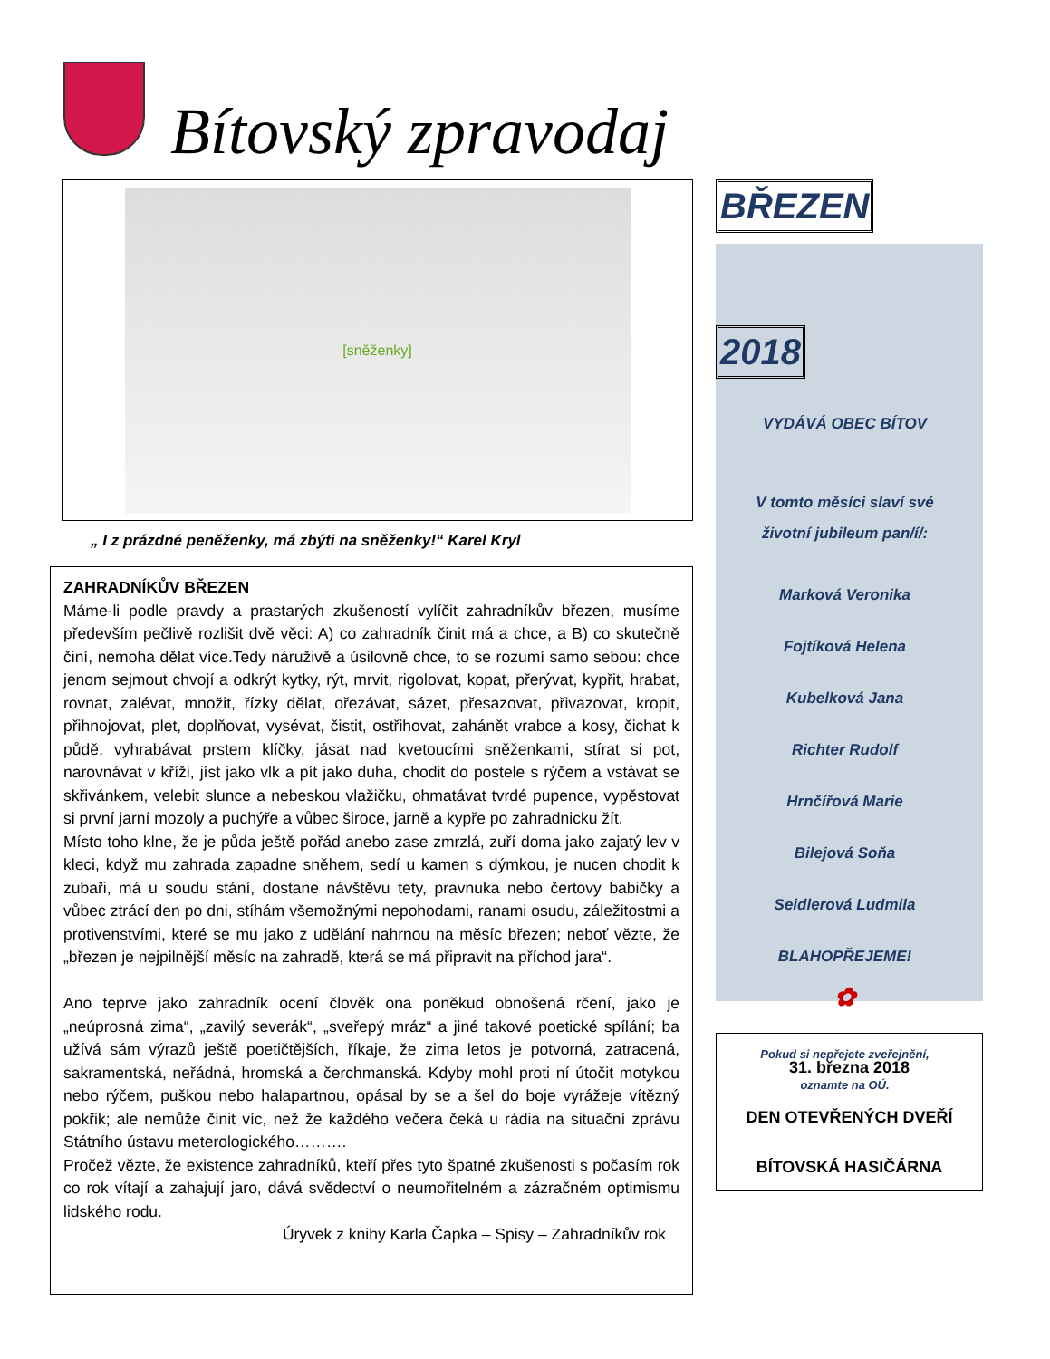Bítovský zpravodaj
[sněženky]
„ I z prázdné peněženky, má zbýti na sněženky!“ Karel Kryl
ZAHRADNÍKŮV BŘEZEN
Máme-li podle pravdy a prastarých zkušeností vylíčit zahradníkův březen, musíme především pečlivě rozlišit dvě věci: A) co zahradník činit má a chce, a B) co skutečně činí, nemoha dělat více.Tedy náruživě a úsilovně chce, to se rozumí samo sebou: chce jenom sejmout chvojí a odkrýt kytky, rýt, mrvit, rigolovat, kopat, přerývat, kypřit, hrabat, rovnat, zalévat, množit, řízky dělat, ořezávat, sázet, přesazovat, přivazovat, kropit, přihnojovat, plet, doplňovat, vysévat, čistit, ostřihovat, zahánět vrabce a kosy, čichat k půdě, vyhrabávat prstem klíčky, jásat nad kvetoucími sněženkami, stírat si pot, narovnávat v kříži, jíst jako vlk a pít jako duha, chodit do postele s rýčem a vstávat se skřivánkem, velebit slunce a nebeskou vlažičku, ohmatávat tvrdé pupence, vypěstovat si první jarní mozoly a puchýře a vůbec široce, jarně a kypře po zahradnicku žít.
Místo toho klne, že je půda ještě pořád anebo zase zmrzlá, zuří doma jako zajatý lev v kleci, když mu zahrada zapadne sněhem, sedí u kamen s dýmkou, je nucen chodit k zubaři, má u soudu stání, dostane návštěvu tety, pravnuka nebo čertovy babičky a vůbec ztrácí den po dni, stíhám všemožnými nepohodami, ranami osudu, záležitostmi a protivenstvími, které se mu jako z udělání nahrnou na měsíc březen; neboť vězte, že „březen je nejpilnější měsíc na zahradě, která se má připravit na příchod jara“.
Ano teprve jako zahradník ocení člověk ona poněkud obnošená rčení, jako je „neúprosná zima“, „zavilý severák“, „sveřepý mráz“ a jiné takové poetické spílání; ba užívá sám výrazů ještě poetičtějších, říkaje, že zima letos je potvorná, zatracená, sakramentská, neřádná, hromská a čerchmanská. Kdyby mohl proti ní útočit motykou nebo rýčem, puškou nebo halapartnou, opásal by se a šel do boje vyrážeje vítězný pokřik; ale nemůže činit víc, než že každého večera čeká u rádia na situační zprávu Státního ústavu meterologického……….
Pročež vězte, že existence zahradníků, kteří přes tyto špatné zkušenosti s počasím rok co rok vítají a zahajují jaro, dává svědectví o neumořitelném a zázračném optimismu lidského rodu.
Úryvek z knihy Karla Čapka – Spisy – Zahradníkův rok
BŘEZEN
2018
VYDÁVÁ OBEC BÍTOV
V tomto měsíci slaví své
životní jubileum pan/í/:
Marková Veronika
Fojtíková Helena
Kubelková Jana
Richter Rudolf
Hrnčířová Marie
Bilejová Soňa
Seidlerová Ludmila
BLAHOPŘEJEME!
✿
Pokud si nepřejete zveřejnění,
oznamte na OÚ.
31. března 2018
DEN OTEVŘENÝCH DVEŘÍ
BÍTOVSKÁ HASIČÁRNA